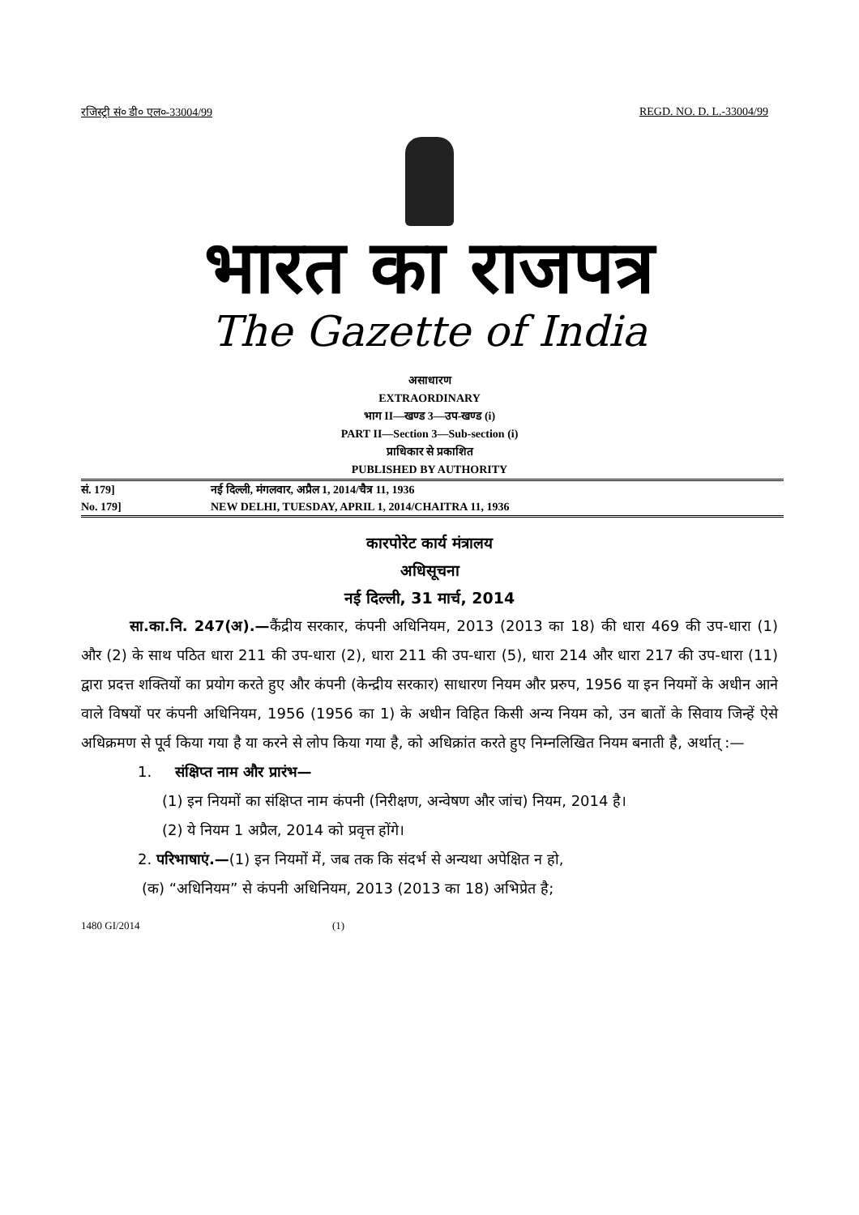रजिस्ट्री सं० डी० एल०-33004/99 REGD. NO. D. L.-33004/99
भारत का राजपत्र
The Gazette of India
असाधारण
EXTRAORDINARY
भाग II—खण्ड 3—उप-खण्ड (i)
PART II—Section 3—Sub-section (i)
प्राधिकार से प्रकाशित
PUBLISHED BY AUTHORITY
सं. 179] नई दिल्ली, मंगलवार, अप्रैल 1, 2014/चैत्र 11, 1936
No. 179] NEW DELHI, TUESDAY, APRIL 1, 2014/CHAITRA 11, 1936
कारपोरेट कार्य मंत्रालय
अधिसूचना
नई दिल्ली, 31 मार्च, 2014
सा.का.नि. 247(अ).—कैंद्रीय सरकार, कंपनी अधिनियम, 2013 (2013 का 18) की धारा 469 की उप-धारा (1) और (2) के साथ पठित धारा 211 की उप-धारा (2), धारा 211 की उप-धारा (5), धारा 214 और धारा 217 की उप-धारा (11) द्वारा प्रदत्त शक्तियों का प्रयोग करते हुए और कंपनी (केन्द्रीय सरकार) साधारण नियम और प्ररुप, 1956 या इन नियमों के अधीन आने वाले विषयों पर कंपनी अधिनियम, 1956 (1956 का 1) के अधीन विहित किसी अन्य नियम को, उन बातों के सिवाय जिन्हें ऐसे अधिक्रमण से पूर्व किया गया है या करने से लोप किया गया है, को अधिक्रांत करते हुए निम्नलिखित नियम बनाती है, अर्थात् :—
1. संक्षिप्त नाम और प्रारंभ—
(1) इन नियमों का संक्षिप्त नाम कंपनी (निरीक्षण, अन्वेषण और जांच) नियम, 2014 है।
(2) ये नियम 1 अप्रैल, 2014 को प्रवृत्त होंगे।
2. परिभाषाएं.—(1) इन नियमों में, जब तक कि संदर्भ से अन्यथा अपेक्षित न हो,
(क) “अधिनियम” से कंपनी अधिनियम, 2013 (2013 का 18) अभिप्रेत है;
1480 GI/2014 (1)